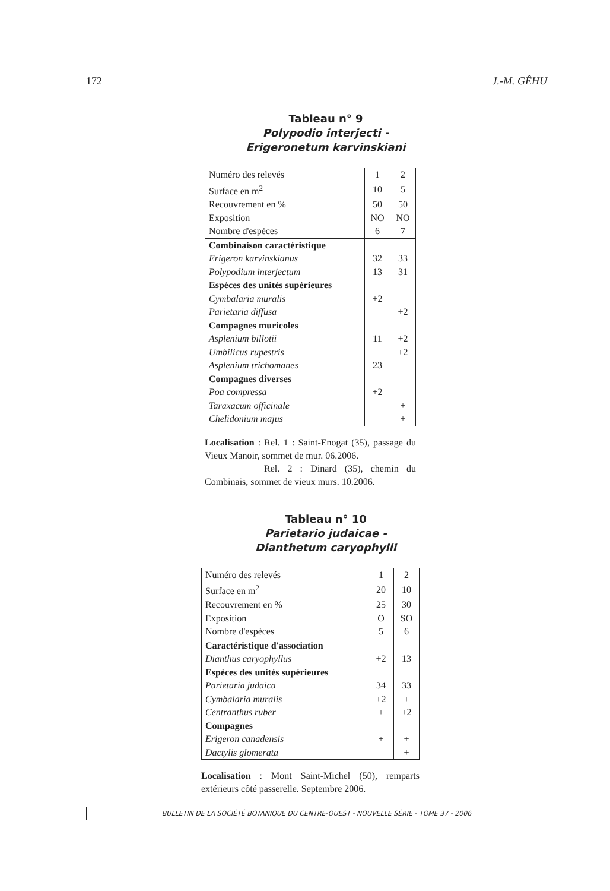172 J.-M. GÊHU
Tableau n° 9
Polypodio interjecti -
Erigeronetum karvinskiani
| Numéro des relevés | 1 | 2 |
| Surface en m<sup>2</sup> | 10 | 5 |
| Recouvrement en % | 50 | 50 |
| Exposition | NO | NO |
| Nombre d'espèces | 6 | 7 |
| Combinaison caractéristique | | |
| Erigeron karvinskianus | 32 | 33 |
| Polypodium interjectum | 13 | 31 |
| Espèces des unités supérieures | | |
| Cymbalaria muralis | +2 | |
| Parietaria diffusa | | +2 |
| Compagnes muricoles | | |
| Asplenium billotii | 11 | +2 |
| Umbilicus rupestris | | +2 |
| Asplenium trichomanes | 23 | |
| Compagnes diverses | | |
| Poa compressa | +2 | |
| Taraxacum officinale | | + |
| Chelidonium majus | | + |
Localisation : Rel. 1 : Saint-Enogat (35), passage du Vieux Manoir, sommet de mur. 06.2006.
Rel. 2 : Dinard (35), chemin du Combinais, sommet de vieux murs. 10.2006.
Tableau n° 10
Parietario judaicae -
Dianthetum caryophylli
| Numéro des relevés | 1 | 2 |
| Surface en m<sup>2</sup> | 20 | 10 |
| Recouvrement en % | 25 | 30 |
| Exposition | O | SO |
| Nombre d'espèces | 5 | 6 |
| Caractéristique d'association | | |
| Dianthus caryophyllus | +2 | 13 |
| Espèces des unités supérieures | | |
| Parietaria judaica | 34 | 33 |
| Cymbalaria muralis | +2 | + |
| Centranthus ruber | + | +2 |
| Compagnes | | |
| Erigeron canadensis | + | + |
| Dactylis glomerata | | + |
Localisation : Mont Saint-Michel (50), remparts extérieurs côté passerelle. Septembre 2006.
BULLETIN DE LA SOCIÉTÉ BOTANIQUE DU CENTRE-OUEST - NOUVELLE SÉRIE - TOME 37 - 2006